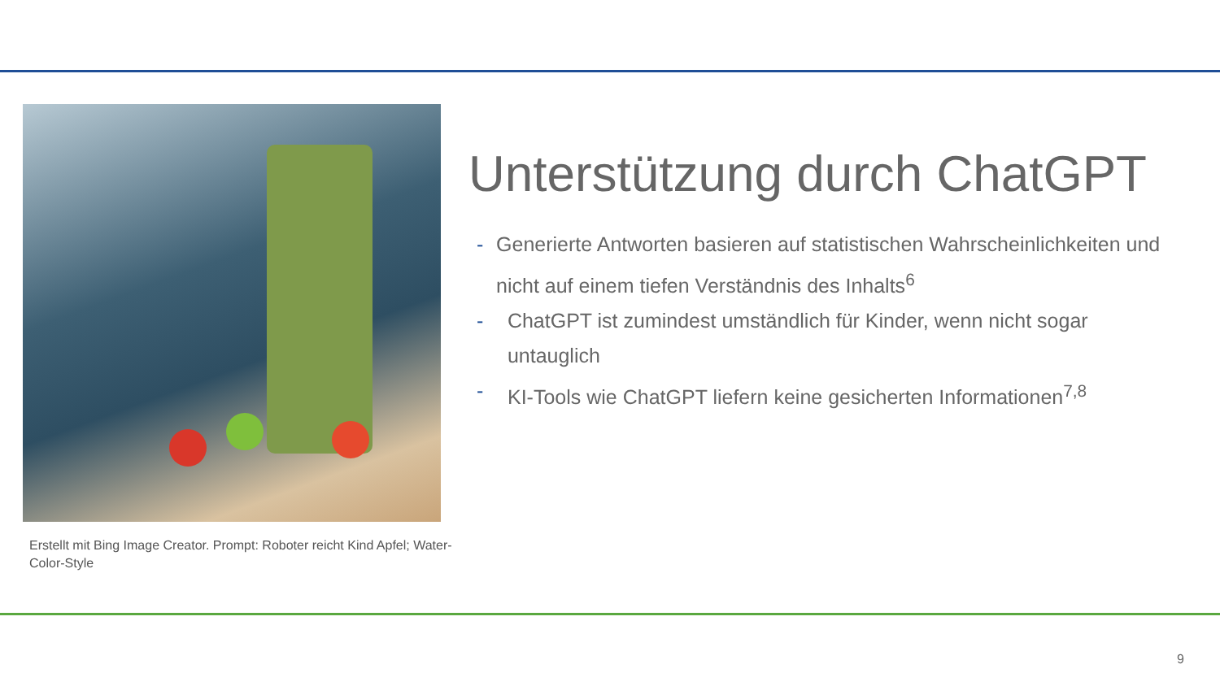Erstellt mit Bing Image Creator. Prompt: Roboter reicht Kind Apfel; Water-Color-Style
Unterstützung durch ChatGPT
- Generierte Antworten basieren auf statistischen Wahrscheinlichkeiten und nicht auf einem tiefen Verständnis des Inhalts<sup>6</sup>
- ChatGPT ist zumindest umständlich für Kinder, wenn nicht sogar untauglich
- KI-Tools wie ChatGPT liefern keine gesicherten Informationen<sup>7,8</sup>
9